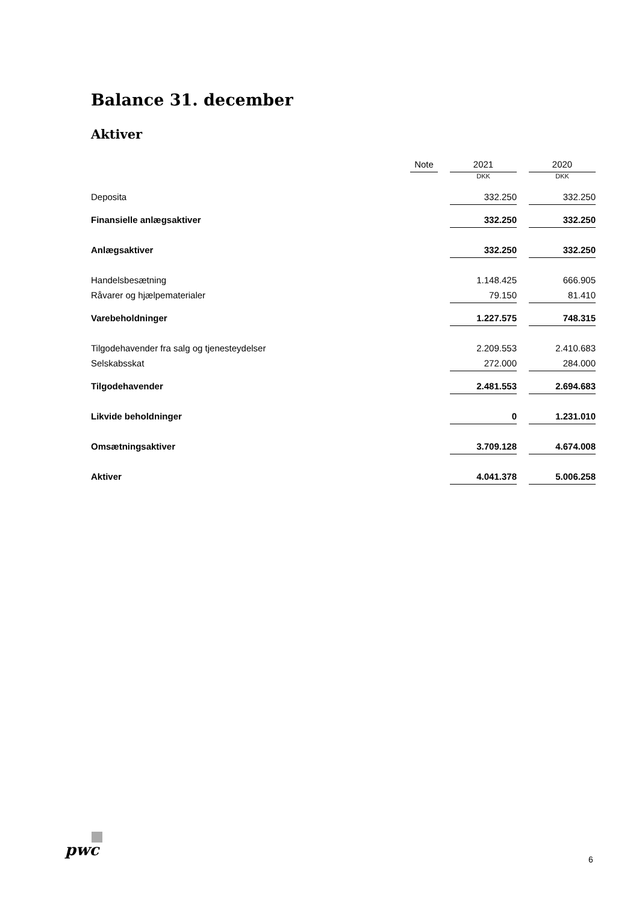Balance 31. december
Aktiver
| | Note | | 2021 | | 2020 |
| --- | --- | --- | --- | --- | --- |
| | | | DKK | | DKK |
| Deposita | | | 332.250 | | 332.250 |
| Finansielle anlægsaktiver | | | 332.250 | | 332.250 |
| Anlægsaktiver | | | 332.250 | | 332.250 |
| Handelsbesætning | | | 1.148.425 | | 666.905 |
| Råvarer og hjælpematerialer | | | 79.150 | | 81.410 |
| Varebeholdninger | | | 1.227.575 | | 748.315 |
| Tilgodehavender fra salg og tjenesteydelser | | | 2.209.553 | | 2.410.683 |
| Selskabsskat | | | 272.000 | | 284.000 |
| Tilgodehavender | | | 2.481.553 | | 2.694.683 |
| Likvide beholdninger | | | 0 | | 1.231.010 |
| Omsætningsaktiver | | | 3.709.128 | | 4.674.008 |
| Aktiver | | | 4.041.378 | | 5.006.258 |
pwc
6